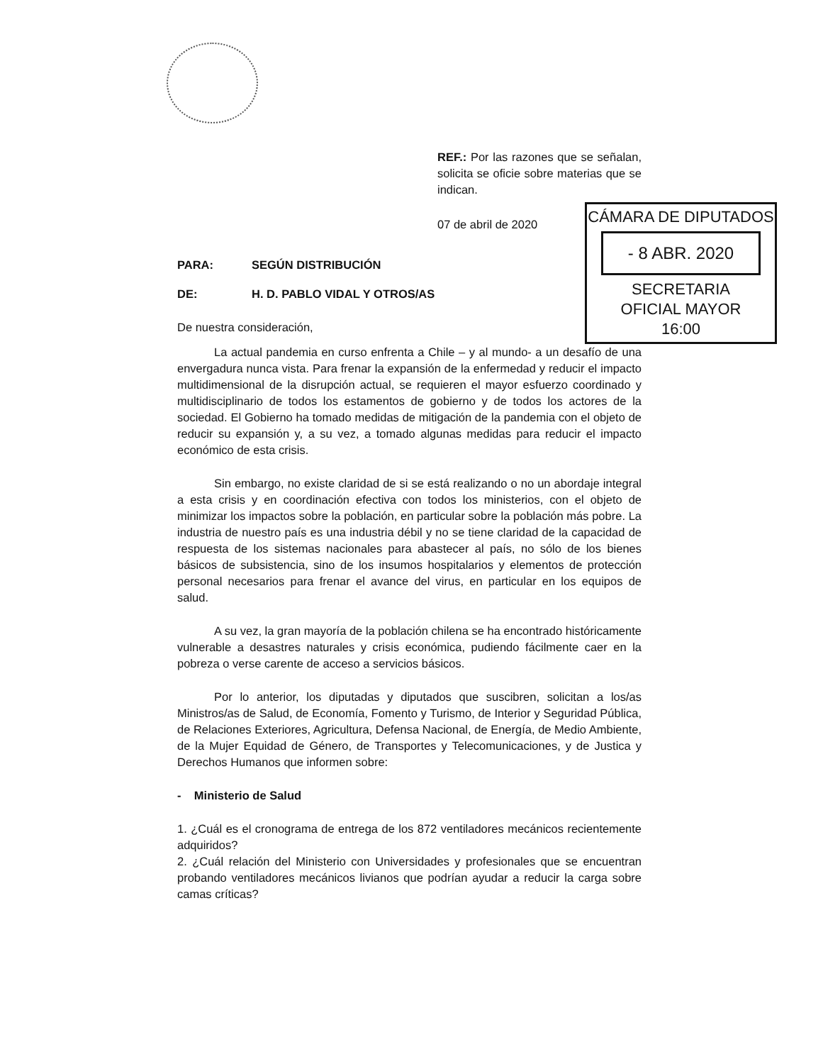CÁMARA DE DIPUTADOS
- 8 ABR. 2020
SECRETARIA
OFICIAL MAYOR
16:00
REF.: Por las razones que se señalan, solicita se oficie sobre materias que se indican.
07 de abril de 2020
PARA: SEGÚN DISTRIBUCIÓN
DE: H. D. PABLO VIDAL Y OTROS/AS
De nuestra consideración,
La actual pandemia en curso enfrenta a Chile – y al mundo- a un desafío de una envergadura nunca vista. Para frenar la expansión de la enfermedad y reducir el impacto multidimensional de la disrupción actual, se requieren el mayor esfuerzo coordinado y multidisciplinario de todos los estamentos de gobierno y de todos los actores de la sociedad. El Gobierno ha tomado medidas de mitigación de la pandemia con el objeto de reducir su expansión y, a su vez, a tomado algunas medidas para reducir el impacto económico de esta crisis.
Sin embargo, no existe claridad de si se está realizando o no un abordaje integral a esta crisis y en coordinación efectiva con todos los ministerios, con el objeto de minimizar los impactos sobre la población, en particular sobre la población más pobre. La industria de nuestro país es una industria débil y no se tiene claridad de la capacidad de respuesta de los sistemas nacionales para abastecer al país, no sólo de los bienes básicos de subsistencia, sino de los insumos hospitalarios y elementos de protección personal necesarios para frenar el avance del virus, en particular en los equipos de salud.
A su vez, la gran mayoría de la población chilena se ha encontrado históricamente vulnerable a desastres naturales y crisis económica, pudiendo fácilmente caer en la pobreza o verse carente de acceso a servicios básicos.
Por lo anterior, los diputadas y diputados que suscibren, solicitan a los/as Ministros/as de Salud, de Economía, Fomento y Turismo, de Interior y Seguridad Pública, de Relaciones Exteriores, Agricultura, Defensa Nacional, de Energía, de Medio Ambiente, de la Mujer Equidad de Género, de Transportes y Telecomunicaciones, y de Justica y Derechos Humanos que informen sobre:
- Ministerio de Salud
1. ¿Cuál es el cronograma de entrega de los 872 ventiladores mecánicos recientemente adquiridos?
2. ¿Cuál relación del Ministerio con Universidades y profesionales que se encuentran probando ventiladores mecánicos livianos que podrían ayudar a reducir la carga sobre camas críticas?